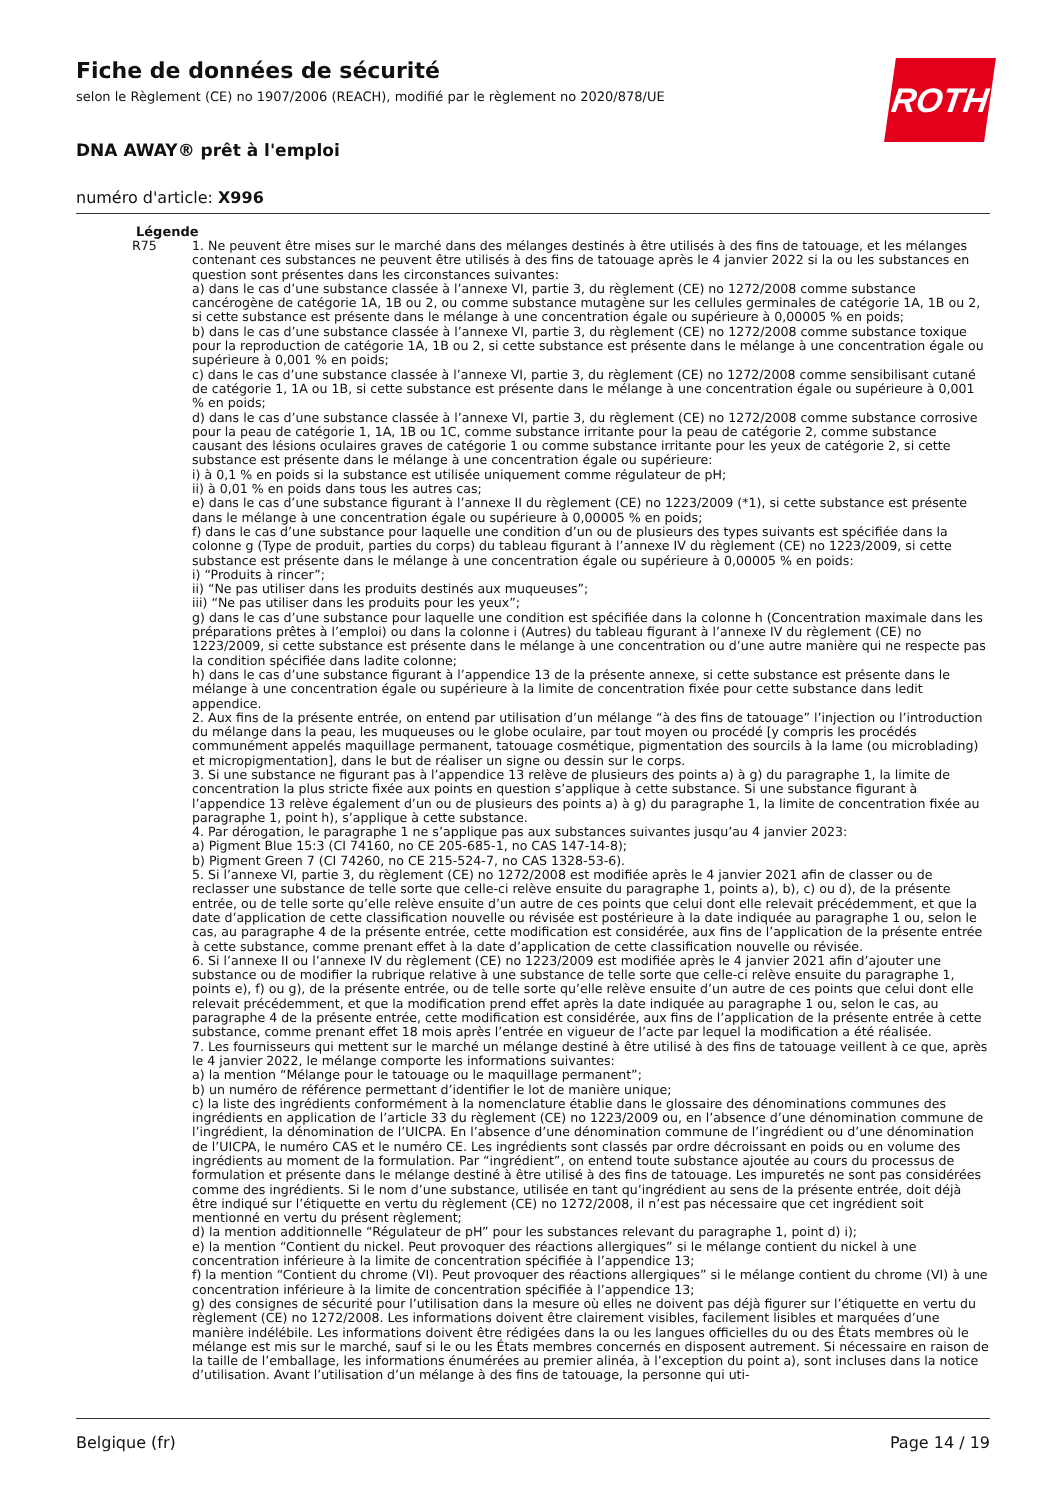ROTH
Fiche de données de sécurité
selon le Règlement (CE) no 1907/2006 (REACH), modifié par le règlement no 2020/878/UE
DNA AWAY® prêt à l'emploi
numéro d'article: X996
Légende
R75 1. Ne peuvent être mises sur le marché dans des mélanges destinés à être utilisés à des fins de tatouage, et les mélanges contenant ces substances ne peuvent être utilisés à des fins de tatouage après le 4 janvier 2022 si la ou les substances en question sont présentes dans les circonstances suivantes:
a) dans le cas d’une substance classée à l’annexe VI, partie 3, du règlement (CE) no 1272/2008 comme substance cancérogène de catégorie 1A, 1B ou 2, ou comme substance mutagène sur les cellules germinales de catégorie 1A, 1B ou 2, si cette substance est présente dans le mélange à une concentration égale ou supérieure à 0,00005 % en poids;
b) dans le cas d’une substance classée à l’annexe VI, partie 3, du règlement (CE) no 1272/2008 comme substance toxique pour la reproduction de catégorie 1A, 1B ou 2, si cette substance est présente dans le mélange à une concentration égale ou supérieure à 0,001 % en poids;
c) dans le cas d’une substance classée à l’annexe VI, partie 3, du règlement (CE) no 1272/2008 comme sensibilisant cutané de catégorie 1, 1A ou 1B, si cette substance est présente dans le mélange à une concentration égale ou supérieure à 0,001 % en poids;
d) dans le cas d’une substance classée à l’annexe VI, partie 3, du règlement (CE) no 1272/2008 comme substance corrosive pour la peau de catégorie 1, 1A, 1B ou 1C, comme substance irritante pour la peau de catégorie 2, comme substance causant des lésions oculaires graves de catégorie 1 ou comme substance irritante pour les yeux de catégorie 2, si cette substance est présente dans le mélange à une concentration égale ou supérieure:
i) à 0,1 % en poids si la substance est utilisée uniquement comme régulateur de pH;
ii) à 0,01 % en poids dans tous les autres cas;
e) dans le cas d’une substance figurant à l’annexe II du règlement (CE) no 1223/2009 (*1), si cette substance est présente dans le mélange à une concentration égale ou supérieure à 0,00005 % en poids;
f) dans le cas d’une substance pour laquelle une condition d’un ou de plusieurs des types suivants est spécifiée dans la colonne g (Type de produit, parties du corps) du tableau figurant à l’annexe IV du règlement (CE) no 1223/2009, si cette substance est présente dans le mélange à une concentration égale ou supérieure à 0,00005 % en poids:
i) “Produits à rincer”;
ii) “Ne pas utiliser dans les produits destinés aux muqueuses”;
iii) “Ne pas utiliser dans les produits pour les yeux”;
g) dans le cas d’une substance pour laquelle une condition est spécifiée dans la colonne h (Concentration maximale dans les préparations prêtes à l’emploi) ou dans la colonne i (Autres) du tableau figurant à l’annexe IV du règlement (CE) no 1223/2009, si cette substance est présente dans le mélange à une concentration ou d’une autre manière qui ne respecte pas la condition spécifiée dans ladite colonne;
h) dans le cas d’une substance figurant à l’appendice 13 de la présente annexe, si cette substance est présente dans le mélange à une concentration égale ou supérieure à la limite de concentration fixée pour cette substance dans ledit appendice.
2. Aux fins de la présente entrée, on entend par utilisation d’un mélange “à des fins de tatouage” l’injection ou l’introduction du mélange dans la peau, les muqueuses ou le globe oculaire, par tout moyen ou procédé [y compris les procédés communément appelés maquillage permanent, tatouage cosmétique, pigmentation des sourcils à la lame (ou microblading) et micropigmentation], dans le but de réaliser un signe ou dessin sur le corps.
3. Si une substance ne figurant pas à l’appendice 13 relève de plusieurs des points a) à g) du paragraphe 1, la limite de concentration la plus stricte fixée aux points en question s’applique à cette substance. Si une substance figurant à l’appendice 13 relève également d’un ou de plusieurs des points a) à g) du paragraphe 1, la limite de concentration fixée au paragraphe 1, point h), s’applique à cette substance.
4. Par dérogation, le paragraphe 1 ne s’applique pas aux substances suivantes jusqu’au 4 janvier 2023:
a) Pigment Blue 15:3 (CI 74160, no CE 205-685-1, no CAS 147-14-8);
b) Pigment Green 7 (CI 74260, no CE 215-524-7, no CAS 1328-53-6).
5. Si l’annexe VI, partie 3, du règlement (CE) no 1272/2008 est modifiée après le 4 janvier 2021 afin de classer ou de reclasser une substance de telle sorte que celle-ci relève ensuite du paragraphe 1, points a), b), c) ou d), de la présente entrée, ou de telle sorte qu’elle relève ensuite d’un autre de ces points que celui dont elle relevait précédemment, et que la date d’application de cette classification nouvelle ou révisée est postérieure à la date indiquée au paragraphe 1 ou, selon le cas, au paragraphe 4 de la présente entrée, cette modification est considérée, aux fins de l’application de la présente entrée à cette substance, comme prenant effet à la date d’application de cette classification nouvelle ou révisée.
6. Si l’annexe II ou l’annexe IV du règlement (CE) no 1223/2009 est modifiée après le 4 janvier 2021 afin d’ajouter une substance ou de modifier la rubrique relative à une substance de telle sorte que celle-ci relève ensuite du paragraphe 1, points e), f) ou g), de la présente entrée, ou de telle sorte qu’elle relève ensuite d’un autre de ces points que celui dont elle relevait précédemment, et que la modification prend effet après la date indiquée au paragraphe 1 ou, selon le cas, au paragraphe 4 de la présente entrée, cette modification est considérée, aux fins de l’application de la présente entrée à cette substance, comme prenant effet 18 mois après l’entrée en vigueur de l’acte par lequel la modification a été réalisée.
7. Les fournisseurs qui mettent sur le marché un mélange destiné à être utilisé à des fins de tatouage veillent à ce que, après le 4 janvier 2022, le mélange comporte les informations suivantes:
a) la mention “Mélange pour le tatouage ou le maquillage permanent”;
b) un numéro de référence permettant d’identifier le lot de manière unique;
c) la liste des ingrédients conformément à la nomenclature établie dans le glossaire des dénominations communes des ingrédients en application de l’article 33 du règlement (CE) no 1223/2009 ou, en l’absence d’une dénomination commune de l’ingrédient, la dénomination de l’UICPA. En l’absence d’une dénomination commune de l’ingrédient ou d’une dénomination de l’UICPA, le numéro CAS et le numéro CE. Les ingrédients sont classés par ordre décroissant en poids ou en volume des ingrédients au moment de la formulation. Par “ingrédient”, on entend toute substance ajoutée au cours du processus de formulation et présente dans le mélange destiné à être utilisé à des fins de tatouage. Les impuretés ne sont pas considérées comme des ingrédients. Si le nom d’une substance, utilisée en tant qu’ingrédient au sens de la présente entrée, doit déjà être indiqué sur l’étiquette en vertu du règlement (CE) no 1272/2008, il n’est pas nécessaire que cet ingrédient soit mentionné en vertu du présent règlement;
d) la mention additionnelle “Régulateur de pH” pour les substances relevant du paragraphe 1, point d) i);
e) la mention “Contient du nickel. Peut provoquer des réactions allergiques” si le mélange contient du nickel à une concentration inférieure à la limite de concentration spécifiée à l’appendice 13;
f) la mention “Contient du chrome (VI). Peut provoquer des réactions allergiques” si le mélange contient du chrome (VI) à une concentration inférieure à la limite de concentration spécifiée à l’appendice 13;
g) des consignes de sécurité pour l’utilisation dans la mesure où elles ne doivent pas déjà figurer sur l’étiquette en vertu du règlement (CE) no 1272/2008. Les informations doivent être clairement visibles, facilement lisibles et marquées d’une manière indélébile. Les informations doivent être rédigées dans la ou les langues officielles du ou des États membres où le mélange est mis sur le marché, sauf si le ou les États membres concernés en disposent autrement. Si nécessaire en raison de la taille de l’emballage, les informations énumérées au premier alinéa, à l’exception du point a), sont incluses dans la notice d’utilisation. Avant l’utilisation d’un mélange à des fins de tatouage, la personne qui uti-
Belgique (fr) Page 14 / 19